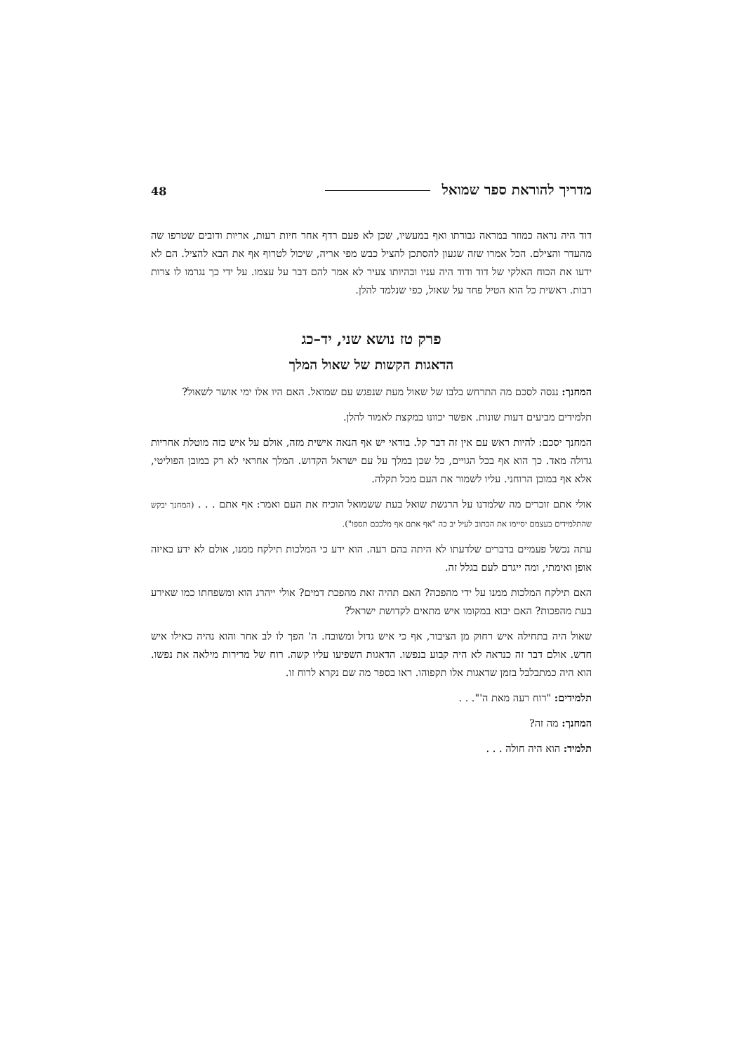מדריך להוראת ספר שמואל 48
דוד היה נראה כמוזר במראה גבורתו ואף במעשיו, שכן לא פעם רדף אחר חיות רעות, אריות ודובים שטרפו שה מהעדר והצילם. הכל אמרו שזה שגעון להסתכן להציל כבש מפי אריה, שיכול לטרוף אף את הבא להציל. הם לא ידעו את הכוח האלקי של דוד ודוד היה עניו ובהיותו צעיר לא אמר להם דבר על עצמו. על ידי כך נגרמו לו צרות רבות. ראשית כל הוא הטיל פחד על שאול, כפי שנלמד להלן.
פרק טז נושא שני, יד–כג
הדאגות הקשות של שאול המלך
המחנך: ננסה לסכם מה התרחש בלבו של שאול מעת שנפגש עם שמואל. האם היו אלו ימי אושר לשאול?
תלמידים מביעים דעות שונות. אפשר יכוונו במקצת לאמור להלן.
המחנך יסכם: להיות ראש עם אין זה דבר קל. בודאי יש אף הנאה אישית מזה, אולם על איש כזה מוטלת אחריות גדולה מאד. כך הוא אף בכל הגויים, כל שכן במלך על עם ישראל הקדוש. המלך אחראי לא רק במובן הפוליטי, אלא אף במובן הרוחני. עליו לשמור את העם מכל תקלה.
אולי אתם זוכרים מה שלמדנו על הרגשת שואל בעת ששמואל הוכיח את העם ואמר: אף אתם . . . (המחנך יבקש שהתלמידים בעצמם יסיימו את הכתוב לעיל יב כה "אף אתם אף מלככם תספו").
עתה נכשל פעמיים בדברים שלדעתו לא היתה בהם רעה. הוא ידע כי המלכות תילקח ממנו, אולם לא ידע באיזה אופן ואימתי, ומה ייגרם לעם בגלל זה.
האם תילקח המלכות ממנו על ידי מהפכה? האם תהיה זאת מהפכת דמים? אולי ייהרג הוא ומשפחתו כמו שאירע בעת מהפכות? האם יבוא במקומו איש מתאים לקדושת ישראל?
שאול היה בתחילה איש רחוק מן הציבור, אף כי איש גדול ומשובח. ה' הפך לו לב אחר והוא נהיה כאילו איש חדש. אולם דבר זה כנראה לא היה קבוע בנפשו. הדאגות השפיעו עליו קשה. רוח של מרירות מילאה את נפשו. הוא היה כמתבלבל בזמן שדאגות אלו תקפוהו. ראו בספר מה שם נקרא לרוח זו.
תלמידים: "רוח רעה מאת ה'". . .
המחנך: מה זה?
תלמיד: הוא היה חולה . . .